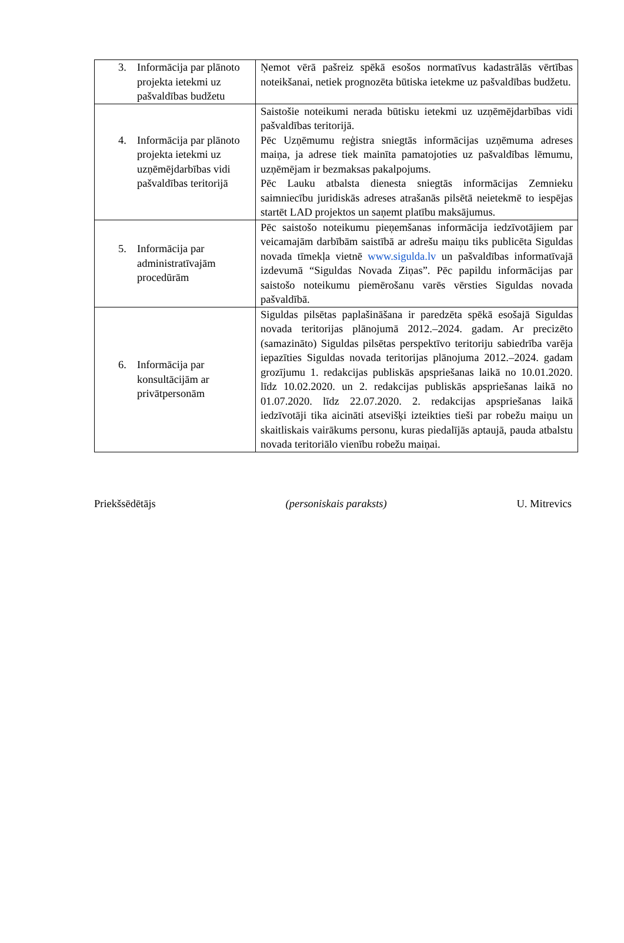| 3. Informācija par plānoto projekta ietekmi uz pašvaldības budžetu | Ņemot vērā pašreiz spēkā esošos normatīvus kadastrālās vērtības noteikšanai, netiek prognozēta būtiska ietekme uz pašvaldības budžetu. |
| 4. Informācija par plānoto projekta ietekmi uz uzņēmējdarbības vidi pašvaldības teritorijā | Saistošie noteikumi nerada būtisku ietekmi uz uzņēmējdarbības vidi pašvaldības teritorijā. Pēc Uzņēmumu reģistra sniegtās informācijas uzņēmuma adreses maiņa, ja adrese tiek mainīta pamatojoties uz pašvaldības lēmumu, uzņēmējam ir bezmaksas pakalpojums. Pēc Lauku atbalsta dienesta sniegtās informācijas Zemnieku saimniecību juridiskās adreses atrašanās pilsētā neietekmē to iespējas startēt LAD projektos un saņemt platību maksājumus. |
| 5. Informācija par administratīvajām procedūrām | Pēc saistošo noteikumu pieņemšanas informācija iedzīvotājiem par veicamajām darbībām saistībā ar adrešu maiņu tiks publicēta Siguldas novada tīmekļa vietnē www.sigulda.lv un pašvaldības informatīvajā izdevumā “Siguldas Novada Ziņas”. Pēc papildu informācijas par saistošo noteikumu piemērošanu varēs vērsties Siguldas novada pašvaldībā. |
| 6. Informācija par konsultācijām ar privātpersonām | Siguldas pilsētas paplašināšana ir paredzēta spēkā esošajā Siguldas novada teritorijas plānojumā 2012.–2024. gadam. Ar precizēto (samazināto) Siguldas pilsētas perspektīvo teritoriju sabiedrība varēja iepazīties Siguldas novada teritorijas plānojuma 2012.–2024. gadam grozījumu 1. redakcijas publiskās apspriešanas laikā no 10.01.2020. līdz 10.02.2020. un 2. redakcijas publiskās apspriešanas laikā no 01.07.2020. līdz 22.07.2020. 2. redakcijas apspriešanas laikā iedzīvotāji tika aicināti atsevišķi izteikties tieši par robežu maiņu un skaitliskais vairākums personu, kuras piedalījās aptaujā, pauda atbalstu novada teritoriālo vienību robežu maiņai. |
Priekšsēdētājs (personiskais paraksts) U. Mitrevics